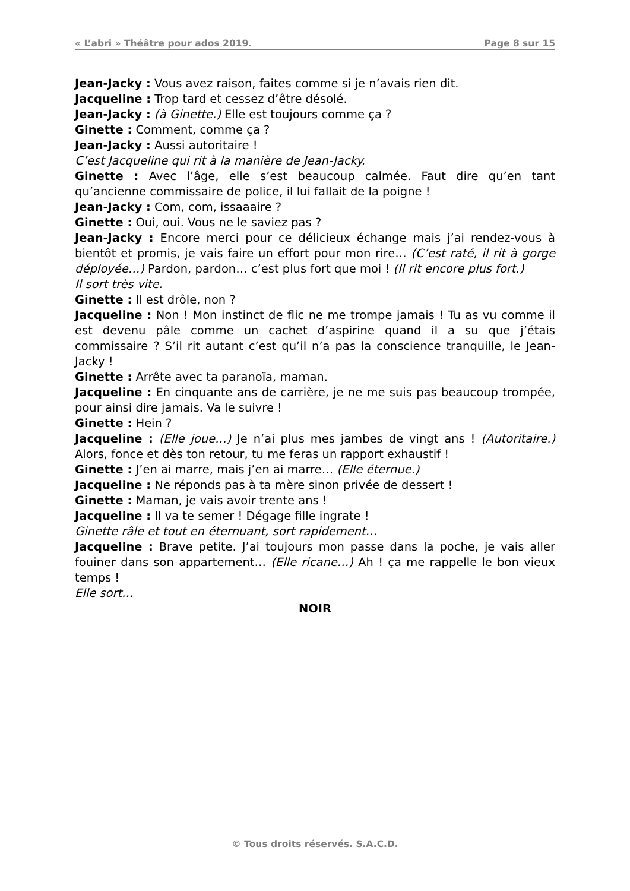« L’abri » Théâtre pour ados 2019. Page 8 sur 15
Jean-Jacky : Vous avez raison, faites comme si je n’avais rien dit.
Jacqueline : Trop tard et cessez d’être désolé.
Jean-Jacky : (à Ginette.) Elle est toujours comme ça ?
Ginette : Comment, comme ça ?
Jean-Jacky : Aussi autoritaire !
C’est Jacqueline qui rit à la manière de Jean-Jacky.
Ginette : Avec l’âge, elle s’est beaucoup calmée. Faut dire qu’en tant qu’ancienne commissaire de police, il lui fallait de la poigne !
Jean-Jacky : Com, com, issaaaire ?
Ginette : Oui, oui. Vous ne le saviez pas ?
Jean-Jacky : Encore merci pour ce délicieux échange mais j’ai rendez-vous à bientôt et promis, je vais faire un effort pour mon rire… (C’est raté, il rit à gorge déployée…) Pardon, pardon… c’est plus fort que moi ! (Il rit encore plus fort.)
Il sort très vite.
Ginette : Il est drôle, non ?
Jacqueline : Non ! Mon instinct de flic ne me trompe jamais ! Tu as vu comme il est devenu pâle comme un cachet d’aspirine quand il a su que j’étais commissaire ? S’il rit autant c’est qu’il n’a pas la conscience tranquille, le Jean-Jacky !
Ginette : Arrête avec ta paranoïa, maman.
Jacqueline : En cinquante ans de carrière, je ne me suis pas beaucoup trompée, pour ainsi dire jamais. Va le suivre !
Ginette : Hein ?
Jacqueline : (Elle joue…) Je n’ai plus mes jambes de vingt ans ! (Autoritaire.) Alors, fonce et dès ton retour, tu me feras un rapport exhaustif !
Ginette : J’en ai marre, mais j’en ai marre… (Elle éternue.)
Jacqueline : Ne réponds pas à ta mère sinon privée de dessert !
Ginette : Maman, je vais avoir trente ans !
Jacqueline : Il va te semer ! Dégage fille ingrate !
Ginette râle et tout en éternuant, sort rapidement…
Jacqueline : Brave petite. J’ai toujours mon passe dans la poche, je vais aller fouiner dans son appartement… (Elle ricane…) Ah ! ça me rappelle le bon vieux temps !
Elle sort…
NOIR
© Tous droits réservés. S.A.C.D.